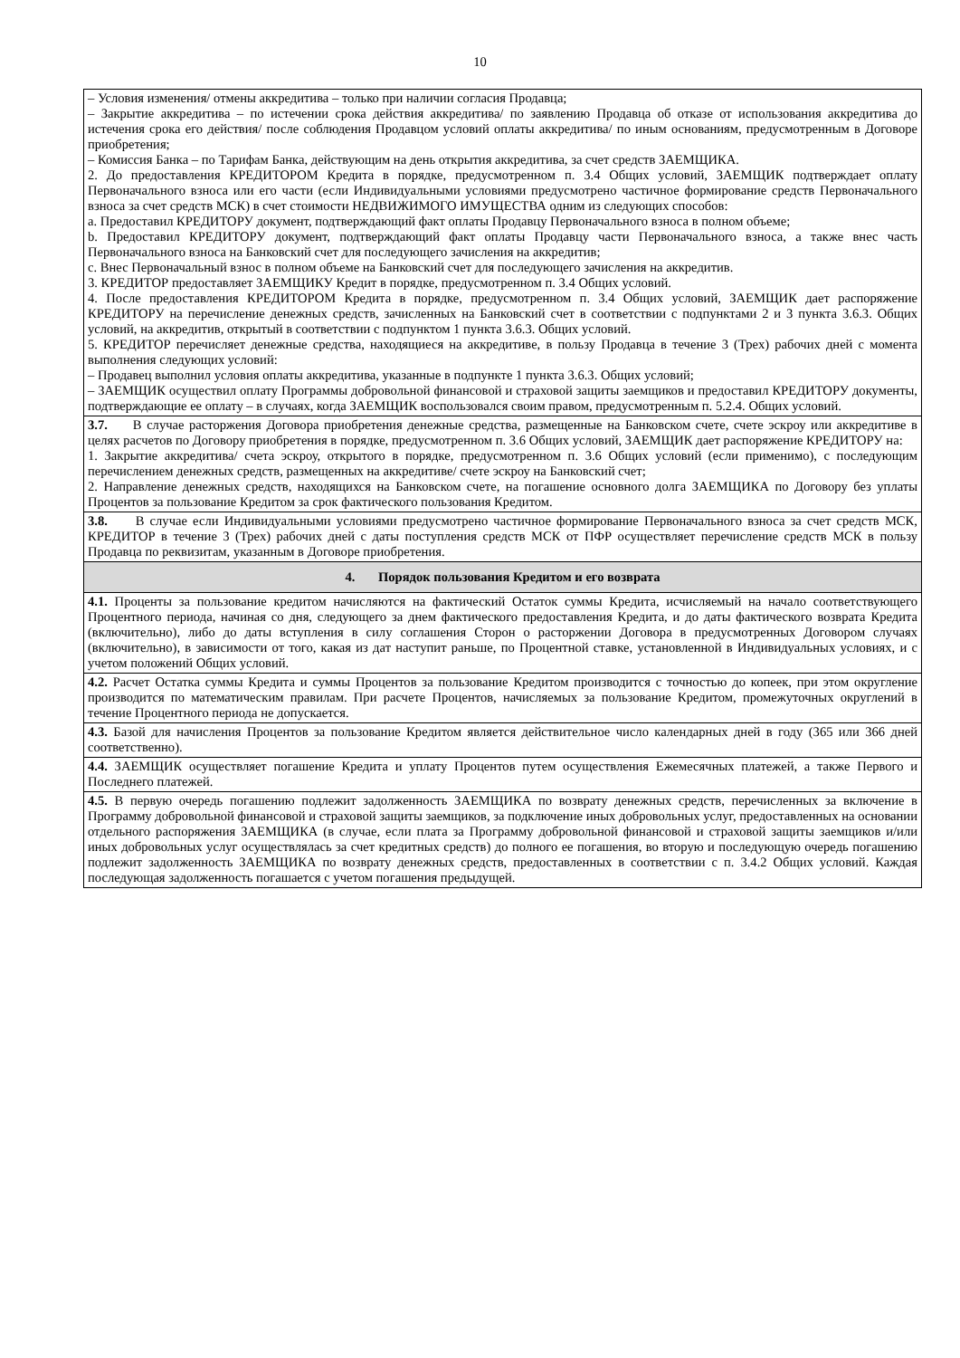10
– Условия изменения/ отмены аккредитива – только при наличии согласия Продавца;
– Закрытие аккредитива – по истечении срока действия аккредитива/ по заявлению Продавца об отказе от использования аккредитива до истечения срока его действия/ после соблюдения Продавцом условий оплаты аккредитива/ по иным основаниям, предусмотренным в Договоре приобретения;
– Комиссия Банка – по Тарифам Банка, действующим на день открытия аккредитива, за счет средств ЗАЕМЩИКА.
2. До предоставления КРЕДИТОРОМ Кредита в порядке, предусмотренном п. 3.4 Общих условий, ЗАЕМЩИК подтверждает оплату Первоначального взноса или его части (если Индивидуальными условиями предусмотрено частичное формирование средств Первоначального взноса за счет средств МСК) в счет стоимости НЕДВИЖИМОГО ИМУЩЕСТВА одним из следующих способов:
a. Предоставил КРЕДИТОРУ документ, подтверждающий факт оплаты Продавцу Первоначального взноса в полном объеме;
b. Предоставил КРЕДИТОРУ документ, подтверждающий факт оплаты Продавцу части Первоначального взноса, а также внес часть Первоначального взноса на Банковский счет для последующего зачисления на аккредитив;
c. Внес Первоначальный взнос в полном объеме на Банковский счет для последующего зачисления на аккредитив.
3. КРЕДИТОР предоставляет ЗАЕМЩИКУ Кредит в порядке, предусмотренном п. 3.4 Общих условий.
4. После предоставления КРЕДИТОРОМ Кредита в порядке, предусмотренном п. 3.4 Общих условий, ЗАЕМЩИК дает распоряжение КРЕДИТОРУ на перечисление денежных средств, зачисленных на Банковский счет в соответствии с подпунктами 2 и 3 пункта 3.6.3. Общих условий, на аккредитив, открытый в соответствии с подпунктом 1 пункта 3.6.3. Общих условий.
5. КРЕДИТОР перечисляет денежные средства, находящиеся на аккредитиве, в пользу Продавца в течение 3 (Трех) рабочих дней с момента выполнения следующих условий:
– Продавец выполнил условия оплаты аккредитива, указанные в подпункте 1 пункта 3.6.3. Общих условий;
– ЗАЕМЩИК осуществил оплату Программы добровольной финансовой и страховой защиты заемщиков и предоставил КРЕДИТОРУ документы, подтверждающие ее оплату – в случаях, когда ЗАЕМЩИК воспользовался своим правом, предусмотренным п. 5.2.4. Общих условий.
3.7. В случае расторжения Договора приобретения денежные средства, размещенные на Банковском счете, счете эскроу или аккредитиве в целях расчетов по Договору приобретения в порядке, предусмотренном п. 3.6 Общих условий, ЗАЕМЩИК дает распоряжение КРЕДИТОРУ на:
1. Закрытие аккредитива/ счета эскроу, открытого в порядке, предусмотренном п. 3.6 Общих условий (если применимо), с последующим перечислением денежных средств, размещенных на аккредитиве/ счете эскроу на Банковский счет;
2. Направление денежных средств, находящихся на Банковском счете, на погашение основного долга ЗАЕМЩИКА по Договору без уплаты Процентов за пользование Кредитом за срок фактического пользования Кредитом.
3.8. В случае если Индивидуальными условиями предусмотрено частичное формирование Первоначального взноса за счет средств МСК, КРЕДИТОР в течение 3 (Трех) рабочих дней с даты поступления средств МСК от ПФР осуществляет перечисление средств МСК в пользу Продавца по реквизитам, указанным в Договоре приобретения.
4. Порядок пользования Кредитом и его возврата
4.1. Проценты за пользование кредитом начисляются на фактический Остаток суммы Кредита, исчисляемый на начало соответствующего Процентного периода, начиная со дня, следующего за днем фактического предоставления Кредита, и до даты фактического возврата Кредита (включительно), либо до даты вступления в силу соглашения Сторон о расторжении Договора в предусмотренных Договором случаях (включительно), в зависимости от того, какая из дат наступит раньше, по Процентной ставке, установленной в Индивидуальных условиях, и с учетом положений Общих условий.
4.2. Расчет Остатка суммы Кредита и суммы Процентов за пользование Кредитом производится с точностью до копеек, при этом округление производится по математическим правилам. При расчете Процентов, начисляемых за пользование Кредитом, промежуточных округлений в течение Процентного периода не допускается.
4.3. Базой для начисления Процентов за пользование Кредитом является действительное число календарных дней в году (365 или 366 дней соответственно).
4.4. ЗАЕМЩИК осуществляет погашение Кредита и уплату Процентов путем осуществления Ежемесячных платежей, а также Первого и Последнего платежей.
4.5. В первую очередь погашению подлежит задолженность ЗАЕМЩИКА по возврату денежных средств, перечисленных за включение в Программу добровольной финансовой и страховой защиты заемщиков, за подключение иных добровольных услуг, предоставленных на основании отдельного распоряжения ЗАЕМЩИКА (в случае, если плата за Программу добровольной финансовой и страховой защиты заемщиков и/или иных добровольных услуг осуществлялась за счет кредитных средств) до полного ее погашения, во вторую и последующую очередь погашению подлежит задолженность ЗАЕМЩИКА по возврату денежных средств, предоставленных в соответствии с п. 3.4.2 Общих условий. Каждая последующая задолженность погашается с учетом погашения предыдущей.